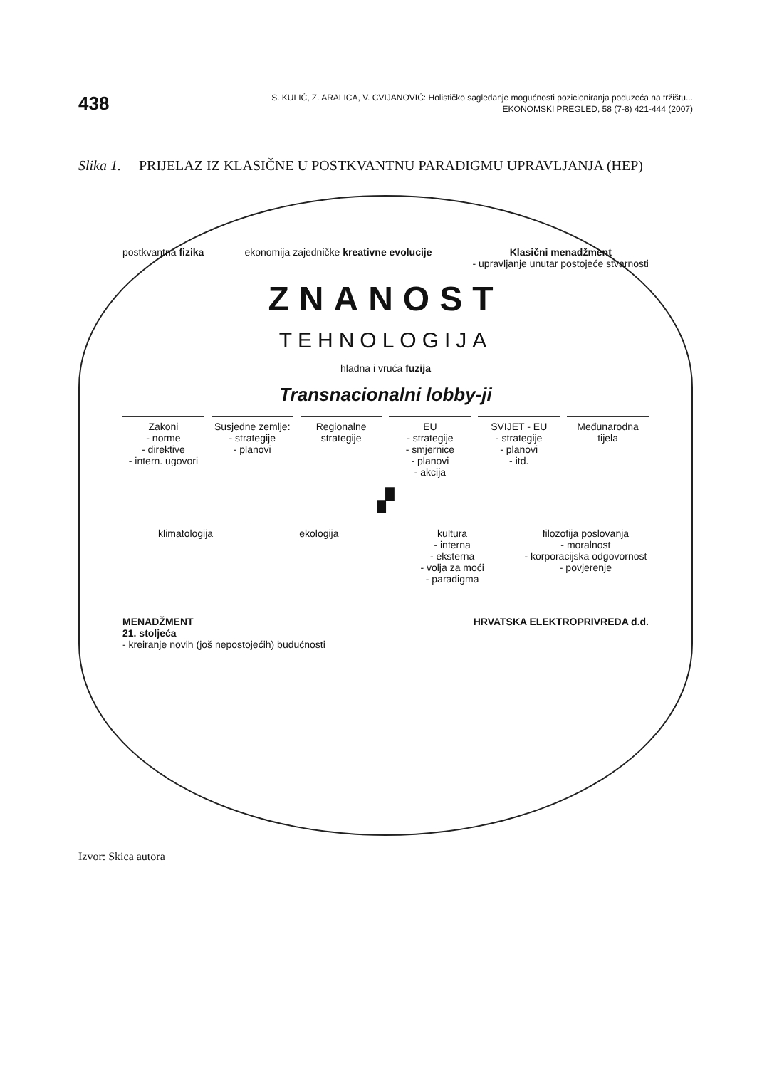438
S. KULIĆ, Z. ARALICA, V. CVIJANOVIĆ: Holističko sagledanje mogućnosti pozicioniranja poduzeća na tržištu...
EKONOMSKI PREGLED, 58 (7-8) 421-444 (2007)
Slika 1. PRIJELAZ IZ KLASIČNE U POSTKVANTNU PARADIGMU UPRAVLJANJA (HEP)
postkvantna fizika ekonomija zajedničke kreativne evolucije
Klasični menadžment
- upravljanje unutar postojeće stvarnosti
ZNANOST
TEHNOLOGIJA
hladna i vruća fuzija
Transnacionalni lobby-ji
Zakoni
- norme
- direktive
- intern. ugovori
Susjedne zemlje:
- strategije
- planovi
Regionalne strategije EU
- strategije
- smjernice
- planovi
- akcija
SVIJET - EU
- strategije
- planovi
- itd.
Međunarodna tijela
▞
klimatologija ekologija kultura
- interna
- eksterna
- volja za moći
- paradigma
filozofija poslovanja
- moralnost
- korporacijska odgovornost
- povjerenje
MENADŽMENT
21. stoljeća
- kreiranje novih (još nepostojećih) budućnosti
HRVATSKA ELEKTROPRIVREDA d.d.
Izvor: Skica autora